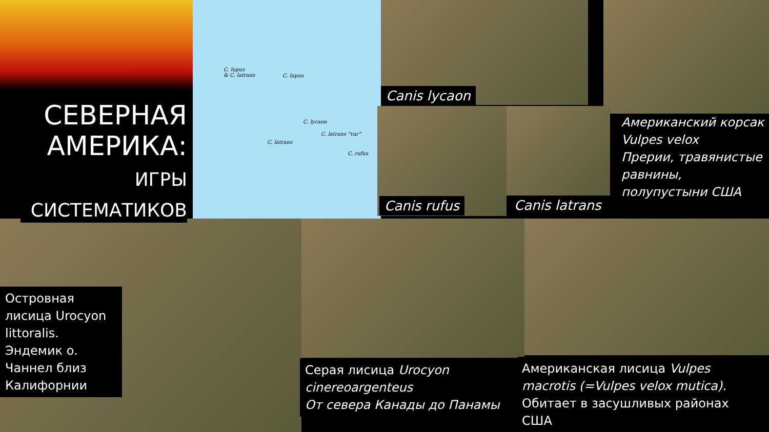C. lupus
& C. latrans
C. lupus
C. lycaon
C. latrans "var"
C. latrans
C. rufus
СЕВЕРНАЯ АМЕРИКА:
ИГРЫ СИСТЕМАТИКОВ
Canis lycaon
Canis rufus Canis latrans
Американский корсак Vulpes velox
Прерии, травянистые равнины, полупустыни США
Островная лисица Urocyon littoralis. Эндемик о. Чаннел близ Калифорнии
Серая лисица Urocyon cinereoargenteus
От севера Канады до Панамы
Американская лисица Vulpes macrotis (=Vulpes velox mutica). Обитает в засушливых районах США